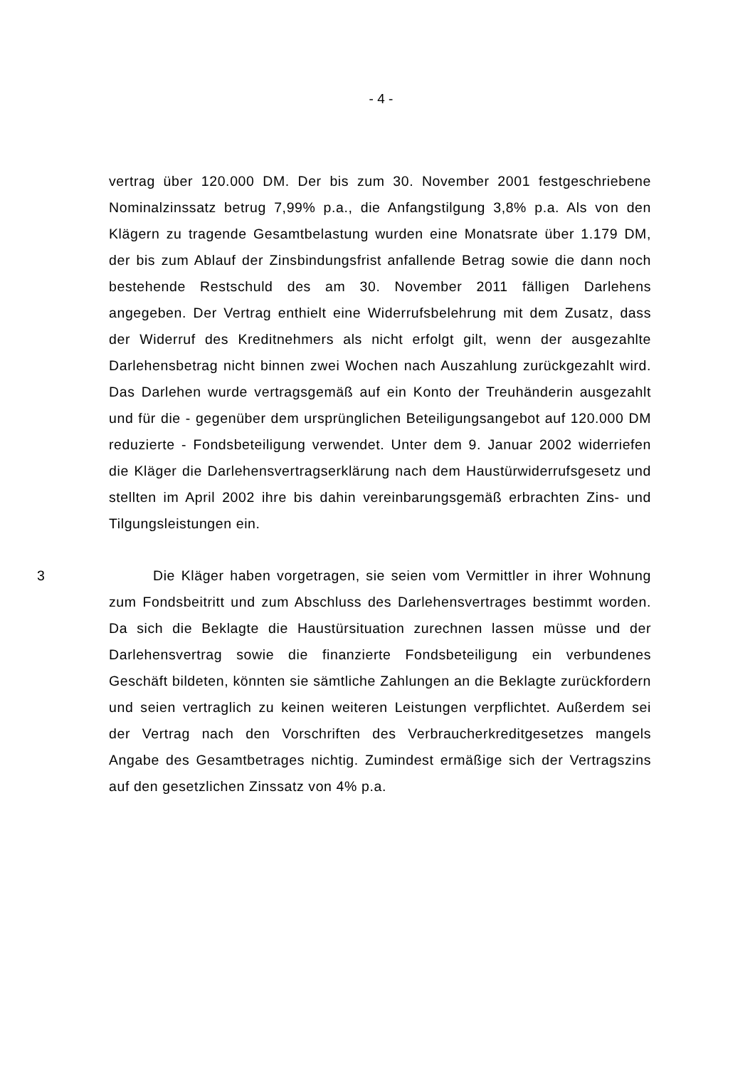- 4 -
vertrag über 120.000 DM. Der bis zum 30. November 2001 festgeschriebene Nominalzinssatz betrug 7,99% p.a., die Anfangstilgung 3,8% p.a. Als von den Klägern zu tragende Gesamtbelastung wurden eine Monatsrate über 1.179 DM, der bis zum Ablauf der Zinsbindungsfrist anfallende Betrag sowie die dann noch bestehende Restschuld des am 30. November 2011 fälligen Darlehens angegeben. Der Vertrag enthielt eine Widerrufsbelehrung mit dem Zusatz, dass der Widerruf des Kreditnehmers als nicht erfolgt gilt, wenn der ausgezahlte Darlehensbetrag nicht binnen zwei Wochen nach Auszahlung zurückgezahlt wird. Das Darlehen wurde vertragsgemäß auf ein Konto der Treuhänderin ausgezahlt und für die - gegenüber dem ursprünglichen Beteiligungsangebot auf 120.000 DM reduzierte - Fondsbeteiligung verwendet. Unter dem 9. Januar 2002 widerriefen die Kläger die Darlehensvertragserklärung nach dem Haustürwiderrufsgesetz und stellten im April 2002 ihre bis dahin vereinbarungsgemäß erbrachten Zins- und Tilgungsleistungen ein.
3 Die Kläger haben vorgetragen, sie seien vom Vermittler in ihrer Wohnung zum Fondsbeitritt und zum Abschluss des Darlehensvertrages bestimmt worden. Da sich die Beklagte die Haustürsituation zurechnen lassen müsse und der Darlehensvertrag sowie die finanzierte Fondsbeteiligung ein verbundenes Geschäft bildeten, könnten sie sämtliche Zahlungen an die Beklagte zurückfordern und seien vertraglich zu keinen weiteren Leistungen verpflichtet. Außerdem sei der Vertrag nach den Vorschriften des Verbraucherkreditgesetzes mangels Angabe des Gesamtbetrages nichtig. Zumindest ermäßige sich der Vertragszins auf den gesetzlichen Zinssatz von 4% p.a.